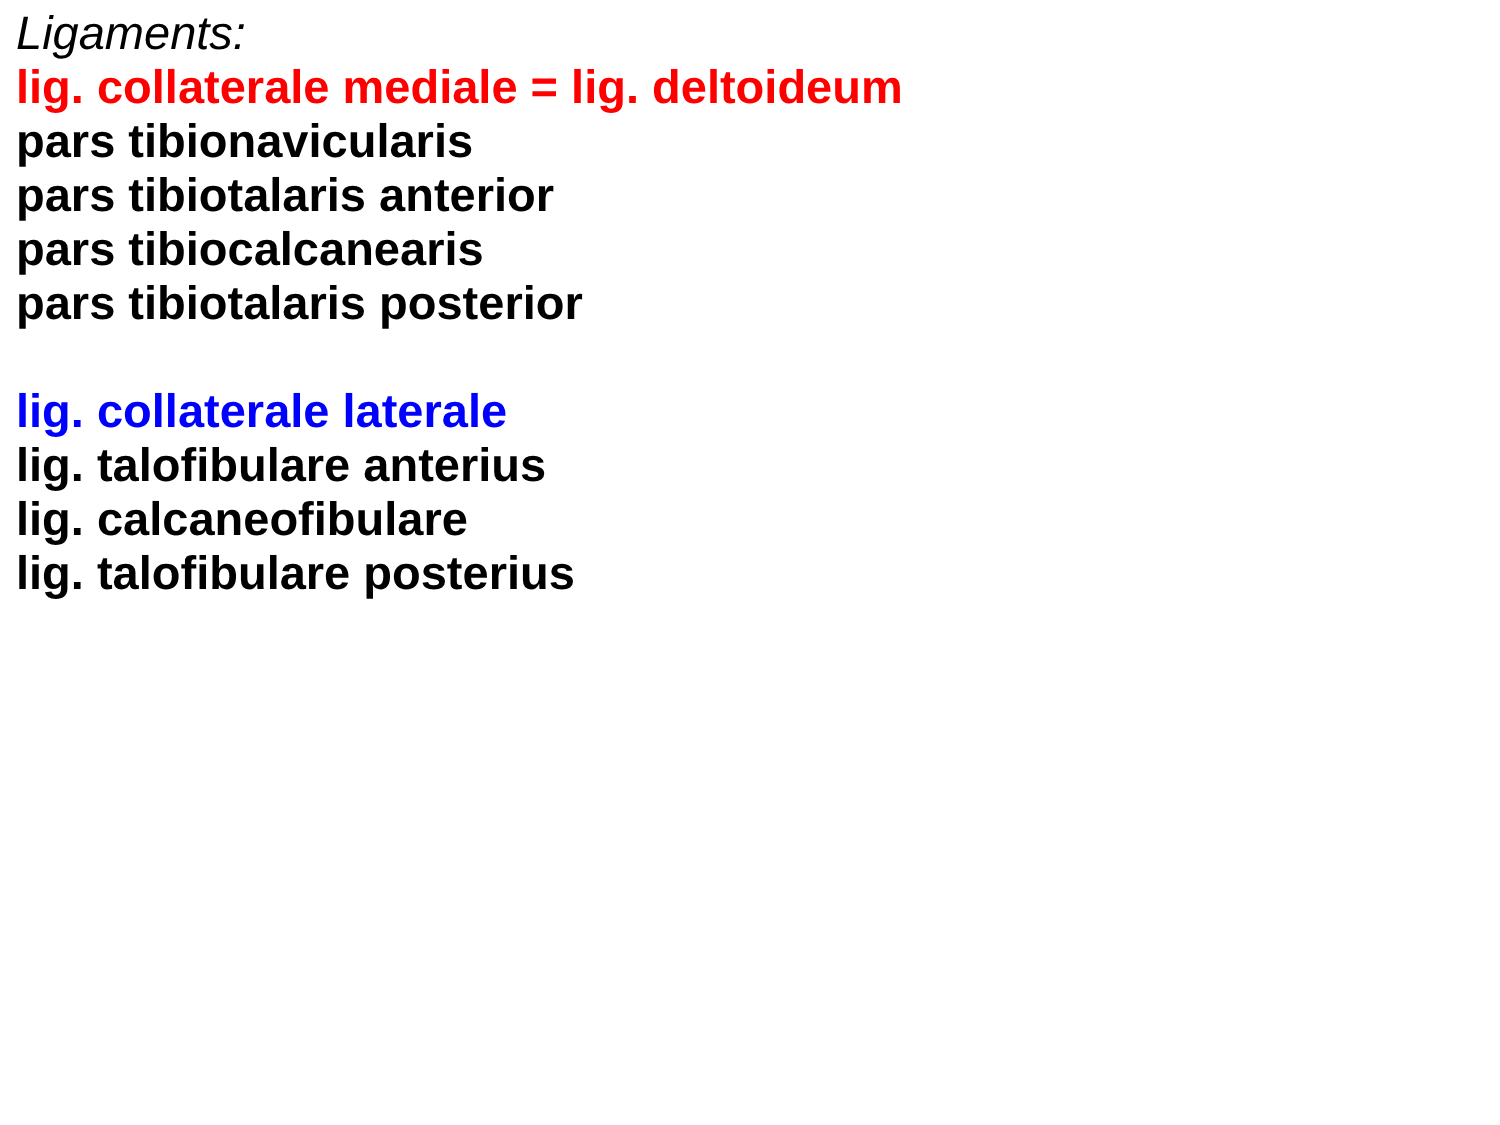Ligaments:
lig. collaterale mediale = lig. deltoideum
pars tibionavicularis
pars tibiotalaris anterior
pars tibiocalcanearis
pars tibiotalaris posterior
lig. collaterale laterale
lig. talofibulare anterius
lig. calcaneofibulare
lig. talofibulare posterius